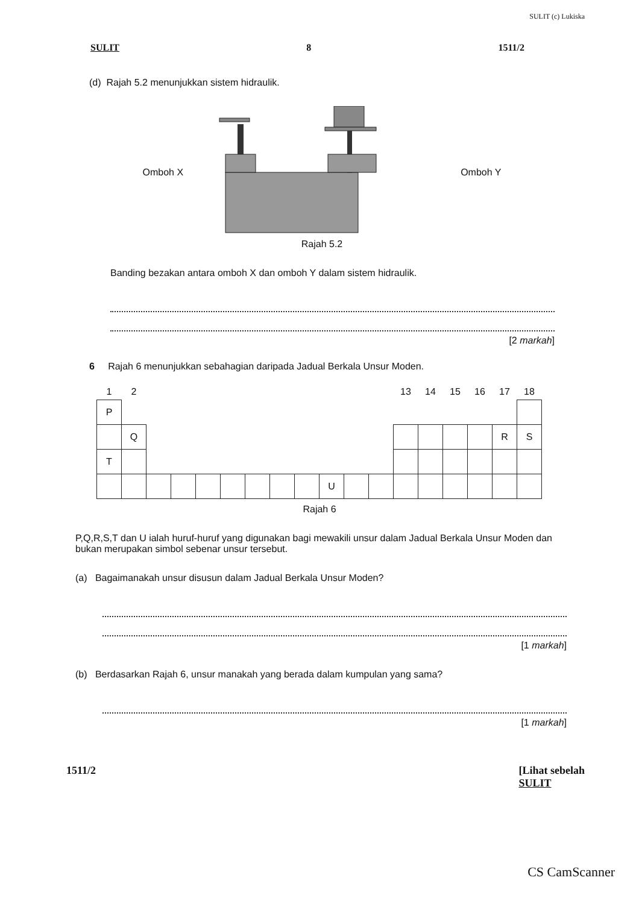SULIT (c) Lukiska
SULIT 8 1511/2
(d) Rajah 5.2 menunjukkan sistem hidraulik.
Omboh X Omboh Y
Rajah 5.2
Banding bezakan antara omboh X dan omboh Y dalam sistem hidraulik.
[2 markah]
6 Rajah 6 menunjukkan sebahagian daripada Jadual Berkala Unsur Moden.
| 1 | 2 | | | | | | | | | | | 13 | 14 | 15 | 16 | 17 | 18 |
| P | | | | | | | | | | | | | | | | | |
| | Q | | | | | | | | | | | | | | | R | S |
| T | | | | | | | | | | | | | | | | | |
| | | | | | | | | | U | | | | | | | | |
Rajah 6
P,Q,R,S,T dan U ialah huruf-huruf yang digunakan bagi mewakili unsur dalam Jadual Berkala Unsur Moden dan bukan merupakan simbol sebenar unsur tersebut.
(a) Bagaimanakah unsur disusun dalam Jadual Berkala Unsur Moden?
[1 markah]
(b) Berdasarkan Rajah 6, unsur manakah yang berada dalam kumpulan yang sama?
[1 markah]
1511/2 [Lihat sebelah
SULIT
CS CamScanner